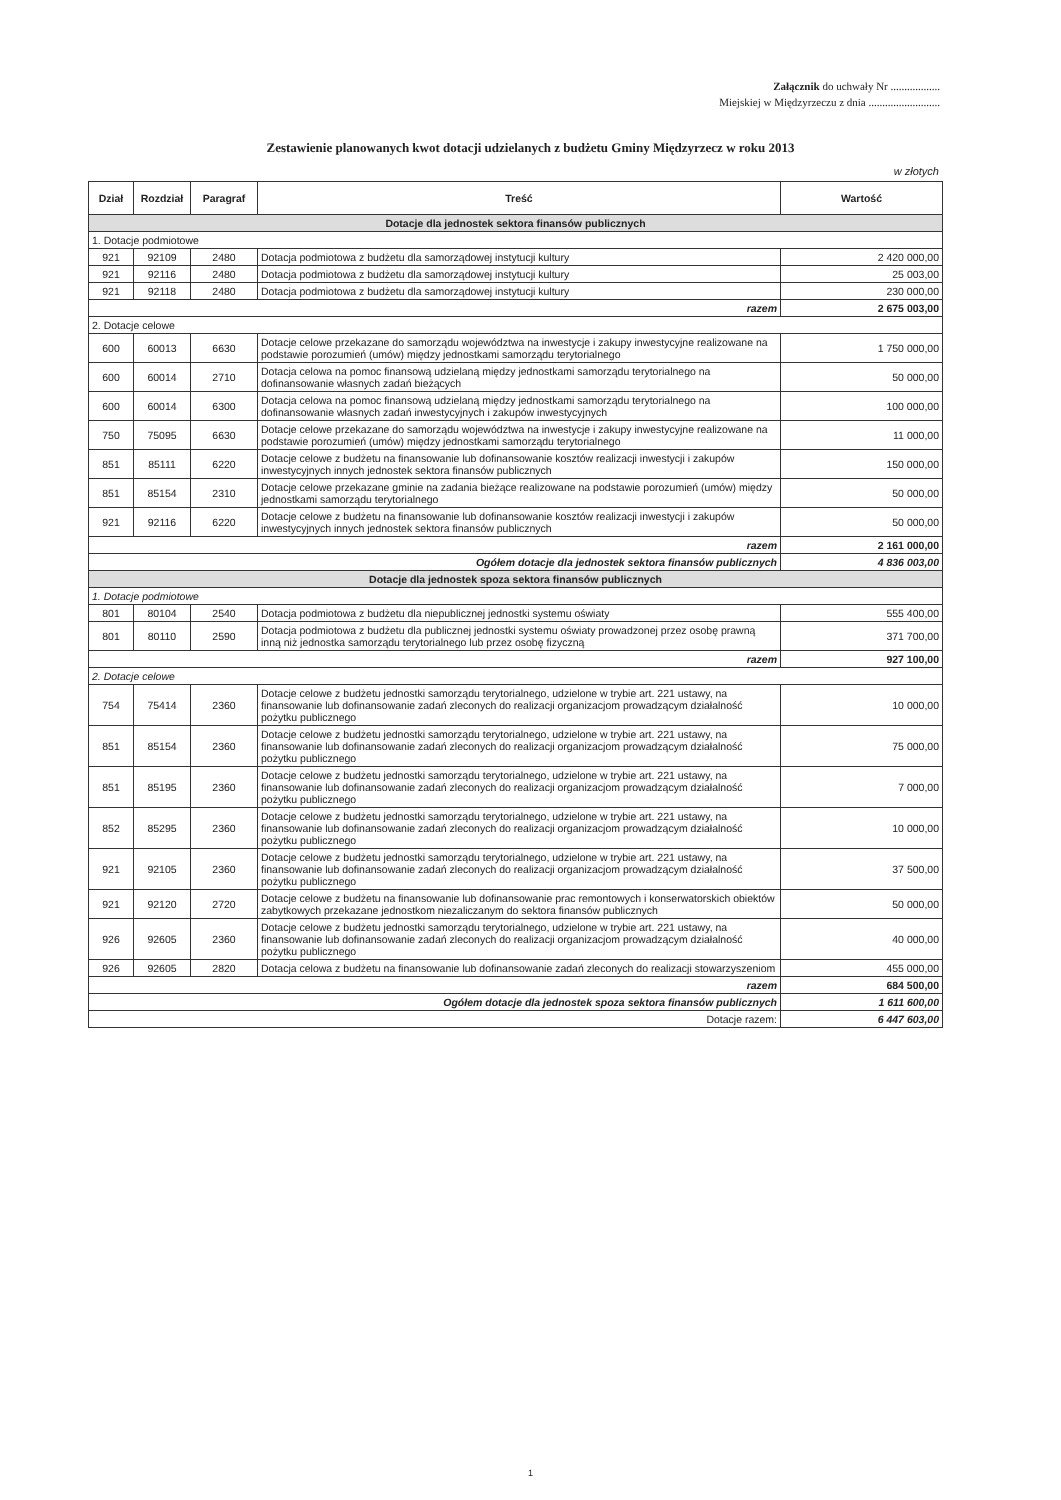Załącznik do uchwały Nr ..................
Miejskiej w Międzyrzeczu z dnia ..........................
Zestawienie planowanych kwot dotacji udzielanych z budżetu Gminy Międzyrzecz w roku 2013
w złotych
| Dział | Rozdział | Paragraf | Treść | Wartość |
| --- | --- | --- | --- | --- |
| Dotacje dla jednostek sektora finansów publicznych | | | | |
| 1. Dotacje podmiotowe | | | | |
| 921 | 92109 | 2480 | Dotacja podmiotowa z budżetu dla samorządowej instytucji kultury | 2 420 000,00 |
| 921 | 92116 | 2480 | Dotacja podmiotowa z budżetu dla samorządowej instytucji kultury | 25 003,00 |
| 921 | 92118 | 2480 | Dotacja podmiotowa z budżetu dla samorządowej instytucji kultury | 230 000,00 |
| razem | | | | 2 675 003,00 |
| 2. Dotacje celowe | | | | |
| 600 | 60013 | 6630 | Dotacje celowe przekazane do samorządu województwa na inwestycje i zakupy inwestycyjne realizowane na podstawie porozumień (umów) między jednostkami samorządu terytorialnego | 1 750 000,00 |
| 600 | 60014 | 2710 | Dotacja celowa na pomoc finansową udzielaną między jednostkami samorządu terytorialnego na dofinansowanie własnych zadań bieżących | 50 000,00 |
| 600 | 60014 | 6300 | Dotacja celowa na pomoc finansową udzielaną między jednostkami samorządu terytorialnego na dofinansowanie własnych zadań inwestycyjnych i zakupów inwestycyjnych | 100 000,00 |
| 750 | 75095 | 6630 | Dotacje celowe przekazane do samorządu województwa na inwestycje i zakupy inwestycyjne realizowane na podstawie porozumień (umów) między jednostkami samorządu terytorialnego | 11 000,00 |
| 851 | 85111 | 6220 | Dotacje celowe z budżetu na finansowanie lub dofinansowanie kosztów realizacji inwestycji i zakupów inwestycyjnych innych jednostek sektora finansów publicznych | 150 000,00 |
| 851 | 85154 | 2310 | Dotacje celowe przekazane gminie na zadania bieżące realizowane na podstawie porozumień (umów) między jednostkami samorządu terytorialnego | 50 000,00 |
| 921 | 92116 | 6220 | Dotacje celowe z budżetu na finansowanie lub dofinansowanie kosztów realizacji inwestycji i zakupów inwestycyjnych innych jednostek sektora finansów publicznych | 50 000,00 |
| razem | | | | 2 161 000,00 |
| Ogółem dotacje dla jednostek sektora finansów publicznych | | | | 4 836 003,00 |
| Dotacje dla jednostek spoza sektora finansów publicznych | | | | |
| 1. Dotacje podmiotowe | | | | |
| 801 | 80104 | 2540 | Dotacja podmiotowa z budżetu dla niepublicznej jednostki systemu oświaty | 555 400,00 |
| 801 | 80110 | 2590 | Dotacja podmiotowa z budżetu dla publicznej jednostki systemu oświaty prowadzonej przez osobę prawną inną niż jednostka samorządu terytorialnego lub przez osobę fizyczną | 371 700,00 |
| razem | | | | 927 100,00 |
| 2. Dotacje celowe | | | | |
| 754 | 75414 | 2360 | Dotacje celowe z budżetu jednostki samorządu terytorialnego, udzielone w trybie art. 221 ustawy, na finansowanie lub dofinansowanie zadań zleconych do realizacji organizacjom prowadzącym działalność pożytku publicznego | 10 000,00 |
| 851 | 85154 | 2360 | Dotacje celowe z budżetu jednostki samorządu terytorialnego, udzielone w trybie art. 221 ustawy, na finansowanie lub dofinansowanie zadań zleconych do realizacji organizacjom prowadzącym działalność pożytku publicznego | 75 000,00 |
| 851 | 85195 | 2360 | Dotacje celowe z budżetu jednostki samorządu terytorialnego, udzielone w trybie art. 221 ustawy, na finansowanie lub dofinansowanie zadań zleconych do realizacji organizacjom prowadzącym działalność pożytku publicznego | 7 000,00 |
| 852 | 85295 | 2360 | Dotacje celowe z budżetu jednostki samorządu terytorialnego, udzielone w trybie art. 221 ustawy, na finansowanie lub dofinansowanie zadań zleconych do realizacji organizacjom prowadzącym działalność pożytku publicznego | 10 000,00 |
| 921 | 92105 | 2360 | Dotacje celowe z budżetu jednostki samorządu terytorialnego, udzielone w trybie art. 221 ustawy, na finansowanie lub dofinansowanie zadań zleconych do realizacji organizacjom prowadzącym działalność pożytku publicznego | 37 500,00 |
| 921 | 92120 | 2720 | Dotacje celowe z budżetu na finansowanie lub dofinansowanie prac remontowych i konserwatorskich obiektów zabytkowych przekazane jednostkom niezaliczanym do sektora finansów publicznych | 50 000,00 |
| 926 | 92605 | 2360 | Dotacje celowe z budżetu jednostki samorządu terytorialnego, udzielone w trybie art. 221 ustawy, na finansowanie lub dofinansowanie zadań zleconych do realizacji organizacjom prowadzącym działalność pożytku publicznego | 40 000,00 |
| 926 | 92605 | 2820 | Dotacja celowa z budżetu na finansowanie lub dofinansowanie zadań zleconych do realizacji stowarzyszeniom | 455 000,00 |
| razem | | | | 684 500,00 |
| Ogółem dotacje dla jednostek spoza sektora finansów publicznych | | | | 1 611 600,00 |
| Dotacje razem: | | | | 6 447 603,00 |
1